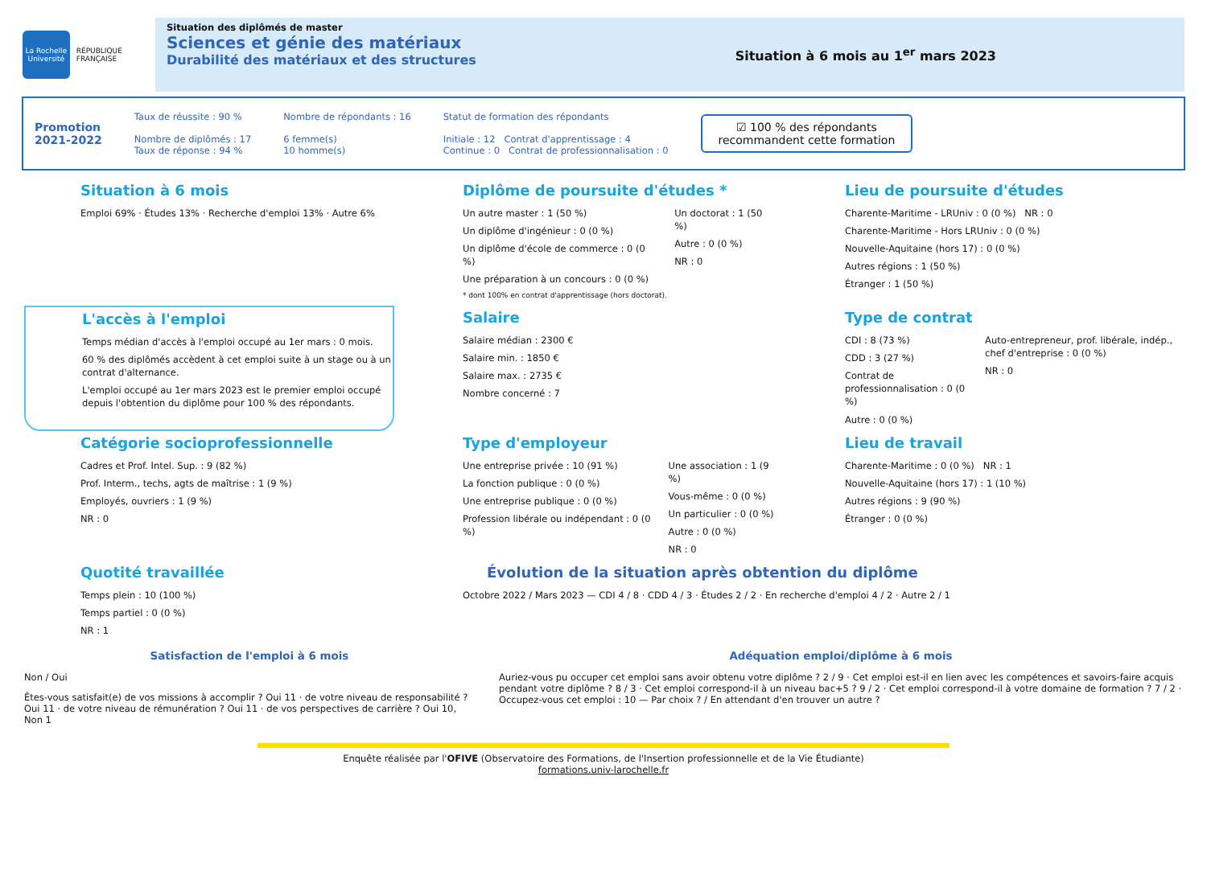La Rochelle Université
RÉPUBLIQUE FRANÇAISE
Situation des diplômés de master
Sciences et génie des matériaux
Durabilité des matériaux et des structures
Situation à 6 mois au 1<sup>er</sup> mars 2023
Promotion
2021-2022
Taux de réussite : 90 %
Nombre de diplômés : 17
Taux de réponse : 94 %
Nombre de répondants : 16
6 femme(s)
10 homme(s)
Statut de formation des répondants
Initiale : 12 Contrat d'apprentissage : 4
Continue : 0 Contrat de professionnalisation : 0
☑ 100 % des répondants
recommandent cette formation
Situation à 6 mois
Emploi 69% · Études 13% · Recherche d'emploi 13% · Autre 6%
Diplôme de poursuite d'études *
Un autre master : 1 (50 %)
Un diplôme d'ingénieur : 0 (0 %)
Un diplôme d'école de commerce : 0 (0 %)
Une préparation à un concours : 0 (0 %)
Un doctorat : 1 (50 %)
Autre : 0 (0 %)
NR : 0
* dont 100% en contrat d'apprentissage (hors doctorat).
Lieu de poursuite d'études
Charente-Maritime - LRUniv : 0 (0 %) NR : 0
Charente-Maritime - Hors LRUniv : 0 (0 %)
Nouvelle-Aquitaine (hors 17) : 0 (0 %)
Autres régions : 1 (50 %)
Étranger : 1 (50 %)
L'accès à l'emploi
Temps médian d'accès à l'emploi occupé au 1er mars : 0 mois.
60 % des diplômés accèdent à cet emploi suite à un stage ou à un contrat d'alternance.
L'emploi occupé au 1er mars 2023 est le premier emploi occupé depuis l'obtention du diplôme pour 100 % des répondants.
Salaire
Salaire médian : 2300 €
Salaire min. : 1850 €
Salaire max. : 2735 €
Nombre concerné : 7
Type de contrat
CDI : 8 (73 %)
CDD : 3 (27 %)
Contrat de professionnalisation : 0 (0 %)
Autre : 0 (0 %)
Auto-entrepreneur, prof. libérale, indép., chef d'entreprise : 0 (0 %)
NR : 0
Catégorie socioprofessionnelle
Cadres et Prof. Intel. Sup. : 9 (82 %)
Prof. Interm., techs, agts de maîtrise : 1 (9 %)
Employés, ouvriers : 1 (9 %)
NR : 0
Type d'employeur
Une entreprise privée : 10 (91 %)
La fonction publique : 0 (0 %)
Une entreprise publique : 0 (0 %)
Profession libérale ou indépendant : 0 (0 %)
Une association : 1 (9 %)
Vous-même : 0 (0 %)
Un particulier : 0 (0 %)
Autre : 0 (0 %)
NR : 0
Lieu de travail
Charente-Maritime : 0 (0 %) NR : 1
Nouvelle-Aquitaine (hors 17) : 1 (10 %)
Autres régions : 9 (90 %)
Étranger : 0 (0 %)
Quotité travaillée
Temps plein : 10 (100 %)
Temps partiel : 0 (0 %)
NR : 1
Évolution de la situation après obtention du diplôme
Octobre 2022 / Mars 2023 — CDI 4 / 8 · CDD 4 / 3 · Études 2 / 2 · En recherche d'emploi 4 / 2 · Autre 2 / 1
Satisfaction de l'emploi à 6 mois
Non / Oui
Êtes-vous satisfait(e) de vos missions à accomplir ? Oui 11 · de votre niveau de responsabilité ? Oui 11 · de votre niveau de rémunération ? Oui 11 · de vos perspectives de carrière ? Oui 10, Non 1
Adéquation emploi/diplôme à 6 mois
Auriez-vous pu occuper cet emploi sans avoir obtenu votre diplôme ? 2 / 9 · Cet emploi est-il en lien avec les compétences et savoirs-faire acquis pendant votre diplôme ? 8 / 3 · Cet emploi correspond-il à un niveau bac+5 ? 9 / 2 · Cet emploi correspond-il à votre domaine de formation ? 7 / 2 · Occupez-vous cet emploi : 10 — Par choix ? / En attendant d'en trouver un autre ?
Enquête réalisée par l'OFIVE (Observatoire des Formations, de l'Insertion professionnelle et de la Vie Étudiante)
formations.univ-larochelle.fr